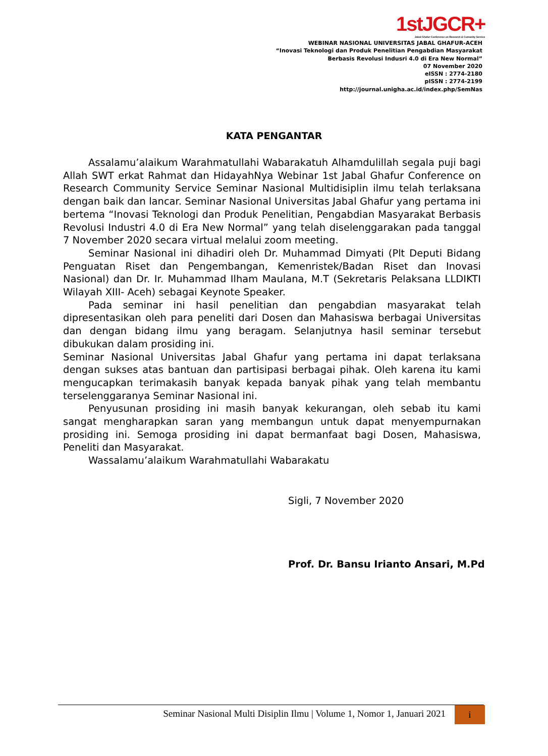1stJGCR+
Jabal Ghafur Conference on Research & Comunity Service
WEBINAR NASIONAL UNIVERSITAS JABAL GHAFUR-ACEH
“Inovasi Teknologi dan Produk Penelitian Pengabdian Masyarakat
Berbasis Revolusi Indusri 4.0 di Era New Normal”
07 November 2020
eISSN : 2774-2180
pISSN : 2774-2199
http://journal.unigha.ac.id/index.php/SemNas
KATA PENGANTAR
Assalamu’alaikum Warahmatullahi Wabarakatuh Alhamdulillah segala puji bagi Allah SWT erkat Rahmat dan HidayahNya Webinar 1st Jabal Ghafur Conference on Research Community Service Seminar Nasional Multidisiplin ilmu telah terlaksana dengan baik dan lancar. Seminar Nasional Universitas Jabal Ghafur yang pertama ini bertema “Inovasi Teknologi dan Produk Penelitian, Pengabdian Masyarakat Berbasis Revolusi Industri 4.0 di Era New Normal” yang telah diselenggarakan pada tanggal 7 November 2020 secara virtual melalui zoom meeting.
Seminar Nasional ini dihadiri oleh Dr. Muhammad Dimyati (Plt Deputi Bidang Penguatan Riset dan Pengembangan, Kemenristek/Badan Riset dan Inovasi Nasional) dan Dr. Ir. Muhammad Ilham Maulana, M.T (Sekretaris Pelaksana LLDIKTI Wilayah XIII- Aceh) sebagai Keynote Speaker.
Pada seminar ini hasil penelitian dan pengabdian masyarakat telah dipresentasikan oleh para peneliti dari Dosen dan Mahasiswa berbagai Universitas dan dengan bidang ilmu yang beragam. Selanjutnya hasil seminar tersebut dibukukan dalam prosiding ini.
Seminar Nasional Universitas Jabal Ghafur yang pertama ini dapat terlaksana dengan sukses atas bantuan dan partisipasi berbagai pihak. Oleh karena itu kami mengucapkan terimakasih banyak kepada banyak pihak yang telah membantu terselenggaranya Seminar Nasional ini.
Penyusunan prosiding ini masih banyak kekurangan, oleh sebab itu kami sangat mengharapkan saran yang membangun untuk dapat menyempurnakan prosiding ini. Semoga prosiding ini dapat bermanfaat bagi Dosen, Mahasiswa, Peneliti dan Masyarakat.
Wassalamu’alaikum Warahmatullahi Wabarakatu
Sigli, 7 November 2020
Prof. Dr. Bansu Irianto Ansari, M.Pd
Seminar Nasional Multi Disiplin Ilmu | Volume 1, Nomor 1, Januari 2021 i